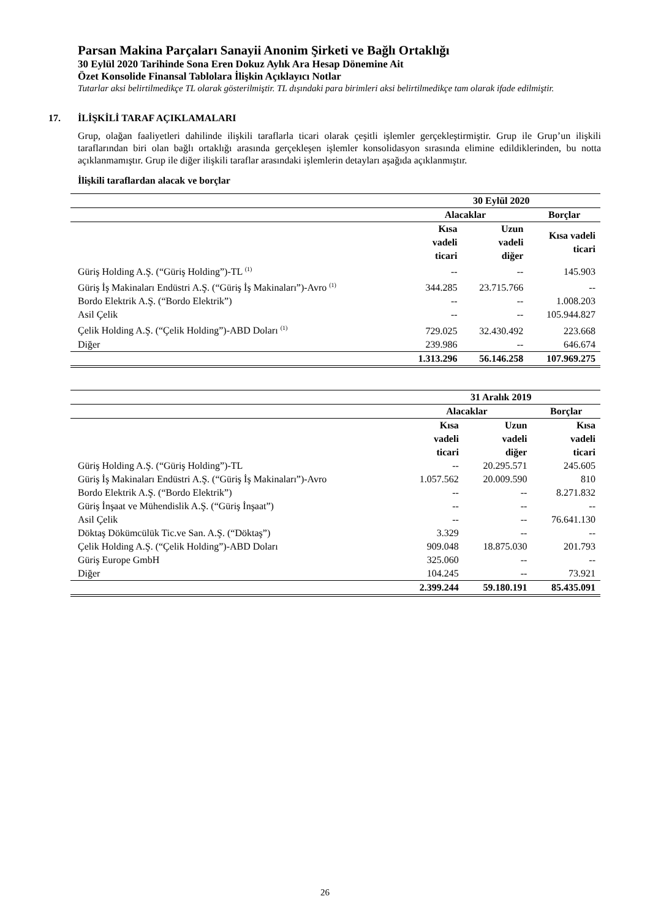Parsan Makina Parçaları Sanayii Anonim Şirketi ve Bağlı Ortaklığı
30 Eylül 2020 Tarihinde Sona Eren Dokuz Aylık Ara Hesap Dönemine Ait
Özet Konsolide Finansal Tablolara İlişkin Açıklayıcı Notlar
Tutarlar aksi belirtilmedikçe TL olarak gösterilmiştir. TL dışındaki para birimleri aksi belirtilmedikçe tam olarak ifade edilmiştir.
17. İLİŞKİLİ TARAF AÇIKLAMALARI
Grup, olağan faaliyetleri dahilinde ilişkili taraflarla ticari olarak çeşitli işlemler gerçekleştirmiştir. Grup ile Grup’un ilişkili taraflarından biri olan bağlı ortaklığı arasında gerçekleşen işlemler konsolidasyon sırasında elimine edildiklerinden, bu notta açıklanmamıştır. Grup ile diğer ilişkili taraflar arasındaki işlemlerin detayları aşağıda açıklanmıştır.
İlişkili taraflardan alacak ve borçlar
| | 30 Eylül 2020 | | |
| --- | --- | --- | --- |
| | Alacaklar | | Borçlar |
| | Kısa vadeli ticari | Uzun vadeli diğer | Kısa vadeli ticari |
| Güriş Holding A.Ş. (“Güriş Holding”)-TL <sup>(1)</sup> | -- | -- | 145.903 |
| Güriş İş Makinaları Endüstri A.Ş. (“Güriş İş Makinaları”)-Avro <sup>(1)</sup> | 344.285 | 23.715.766 | -- |
| Bordo Elektrik A.Ş. (“Bordo Elektrik”) | -- | -- | 1.008.203 |
| Asil Çelik | -- | -- | 105.944.827 |
| Çelik Holding A.Ş. (“Çelik Holding”)-ABD Doları <sup>(1)</sup> | 729.025 | 32.430.492 | 223.668 |
| Diğer | 239.986 | -- | 646.674 |
| | 1.313.296 | 56.146.258 | 107.969.275 |
| | 31 Aralık 2019 | | |
| --- | --- | --- | --- |
| | Alacaklar | | Borçlar |
| | Kısa vadeli ticari | Uzun vadeli diğer | Kısa vadeli ticari |
| Güriş Holding A.Ş. (“Güriş Holding”)-TL | -- | 20.295.571 | 245.605 |
| Güriş İş Makinaları Endüstri A.Ş. (“Güriş İş Makinaları”)-Avro | 1.057.562 | 20.009.590 | 810 |
| Bordo Elektrik A.Ş. (“Bordo Elektrik”) | -- | -- | 8.271.832 |
| Güriş İnşaat ve Mühendislik A.Ş. (“Güriş İnşaat”) | -- | -- | -- |
| Asil Çelik | -- | -- | 76.641.130 |
| Döktaş Dökümcülük Tic.ve San. A.Ş. (“Döktaş”) | 3.329 | -- | -- |
| Çelik Holding A.Ş. (“Çelik Holding”)-ABD Doları | 909.048 | 18.875.030 | 201.793 |
| Güriş Europe GmbH | 325.060 | -- | -- |
| Diğer | 104.245 | -- | 73.921 |
| | 2.399.244 | 59.180.191 | 85.435.091 |
26